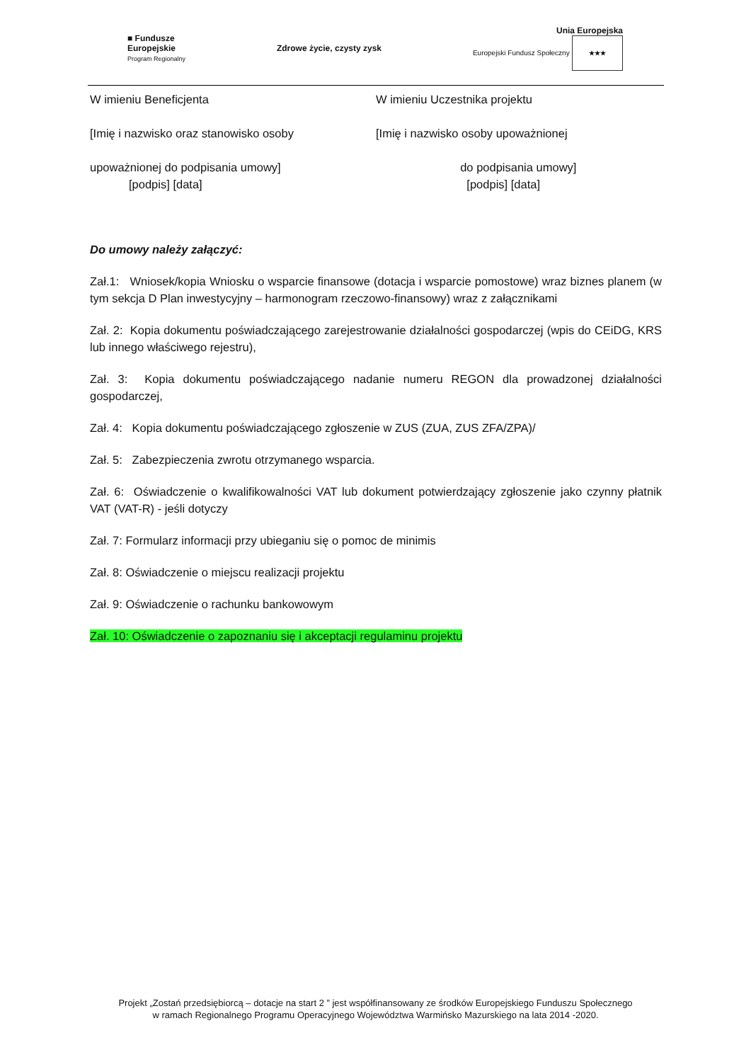■ Fundusze
Europejskie
Program Regionalny
Zdrowe życie, czysty zysk
Unia Europejska
Europejski Fundusz Społeczny ★★★
W imieniu Beneficjenta
[Imię i nazwisko oraz stanowisko osoby
upoważnionej do podpisania umowy]
[podpis] [data]
W imieniu Uczestnika projektu
[Imię i nazwisko osoby upoważnionej
do podpisania umowy]
[podpis] [data]
Do umowy należy załączyć:
Zał.1: Wniosek/kopia Wniosku o wsparcie finansowe (dotacja i wsparcie pomostowe) wraz biznes planem (w tym sekcja D Plan inwestycyjny – harmonogram rzeczowo-finansowy) wraz z załącznikami
Zał. 2: Kopia dokumentu poświadczającego zarejestrowanie działalności gospodarczej (wpis do CEiDG, KRS lub innego właściwego rejestru),
Zał. 3: Kopia dokumentu poświadczającego nadanie numeru REGON dla prowadzonej działalności gospodarczej,
Zał. 4: Kopia dokumentu poświadczającego zgłoszenie w ZUS (ZUA, ZUS ZFA/ZPA)/
Zał. 5: Zabezpieczenia zwrotu otrzymanego wsparcia.
Zał. 6: Oświadczenie o kwalifikowalności VAT lub dokument potwierdzający zgłoszenie jako czynny płatnik VAT (VAT-R) - jeśli dotyczy
Zał. 7: Formularz informacji przy ubieganiu się o pomoc de minimis
Zał. 8: Oświadczenie o miejscu realizacji projektu
Zał. 9: Oświadczenie o rachunku bankowowym
Zał. 10: Oświadczenie o zapoznaniu się i akceptacji regulaminu projektu
Projekt „Zostań przedsiębiorcą – dotacje na start 2 ” jest współfinansowany ze środków Europejskiego Funduszu Społecznego
w ramach Regionalnego Programu Operacyjnego Województwa Warmińsko Mazurskiego na lata 2014 -2020.